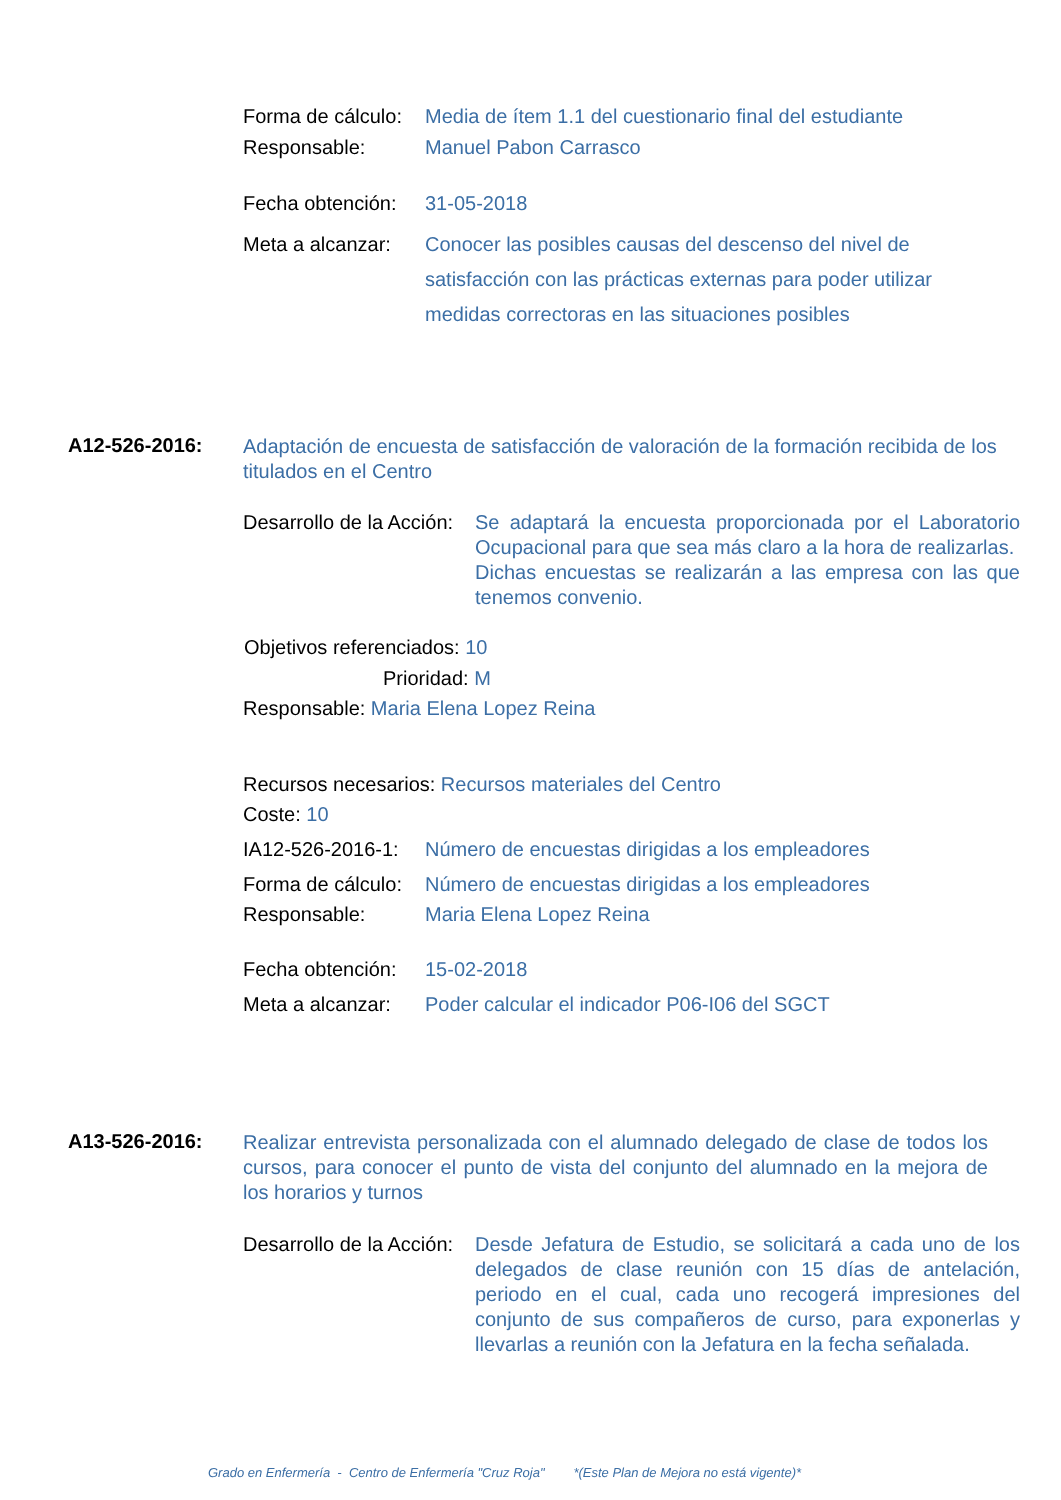Forma de cálculo: Media de ítem 1.1 del cuestionario final del estudiante
Responsable: Manuel Pabon Carrasco
Fecha obtención: 31-05-2018
Meta a alcanzar: Conocer las posibles causas del descenso del nivel de satisfacción con las prácticas externas para poder utilizar medidas correctoras en las situaciones posibles
A12-526-2016: Adaptación de encuesta de satisfacción de valoración de la formación recibida de los titulados en el Centro
Desarrollo de la Acción: Se adaptará la encuesta proporcionada por el Laboratorio Ocupacional para que sea más claro a la hora de realizarlas.
Dichas encuestas se realizarán a las empresa con las que tenemos convenio.
Objetivos referenciados: 10
Prioridad: M
Responsable: Maria Elena Lopez Reina
Recursos necesarios: Recursos materiales del Centro
Coste: 10
IA12-526-2016-1: Número de encuestas dirigidas a los empleadores
Forma de cálculo: Número de encuestas dirigidas a los empleadores
Responsable: Maria Elena Lopez Reina
Fecha obtención: 15-02-2018
Meta a alcanzar: Poder calcular el indicador P06-I06 del SGCT
A13-526-2016: Realizar entrevista personalizada con el alumnado delegado de clase de todos los cursos, para conocer el punto de vista del conjunto del alumnado en la mejora de los horarios y turnos
Desarrollo de la Acción: Desde Jefatura de Estudio, se solicitará a cada uno de los delegados de clase reunión con 15 días de antelación, periodo en el cual, cada uno recogerá impresiones del conjunto de sus compañeros de curso, para exponerlas y llevarlas a reunión con la Jefatura en la fecha señalada.
Grado en Enfermería - Centro de Enfermería "Cruz Roja" *(Este Plan de Mejora no está vigente)*